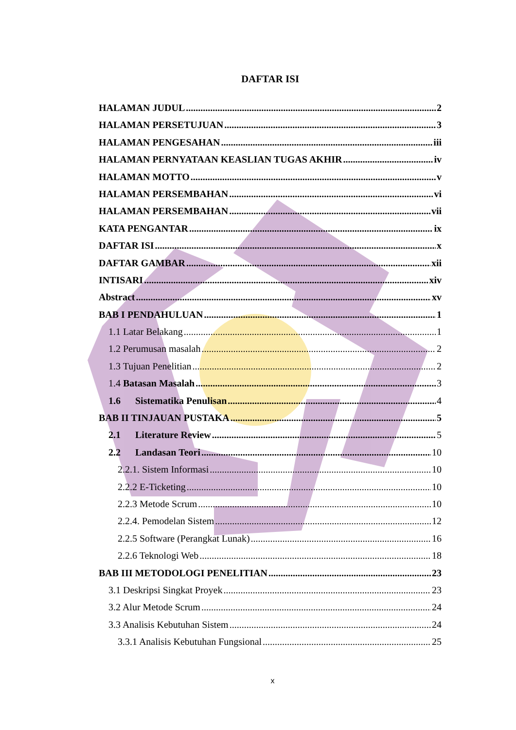DAFTAR ISI
HALAMAN JUDUL 2
HALAMAN PERSETUJUAN 3
HALAMAN PENGESAHAN iii
HALAMAN PERNYATAAN KEASLIAN TUGAS AKHIR iv
HALAMAN MOTTO v
HALAMAN PERSEMBAHAN vi
HALAMAN PERSEMBAHAN vii
KATA PENGANTAR ix
DAFTAR ISI x
DAFTAR GAMBAR xii
INTISARI xiv
Abstract xv
BAB I PENDAHULUAN 1
1.1 Latar Belakang 1
1.2 Perumusan masalah 2
1.3 Tujuan Penelitian 2
1.4 Batasan Masalah 3
1.6 Sistematika Penulisan 4
BAB II TINJAUAN PUSTAKA 5
2.1 Literature Review 5
2.2 Landasan Teori 10
2.2.1. Sistem Informasi 10
2.2.2 E-Ticketing 10
2.2.3 Metode Scrum 10
2.2.4. Pemodelan Sistem 12
2.2.5 Software (Perangkat Lunak) 16
2.2.6 Teknologi Web 18
BAB III METODOLOGI PENELITIAN 23
3.1 Deskripsi Singkat Proyek 23
3.2 Alur Metode Scrum 24
3.3 Analisis Kebutuhan Sistem 24
3.3.1 Analisis Kebutuhan Fungsional 25
x